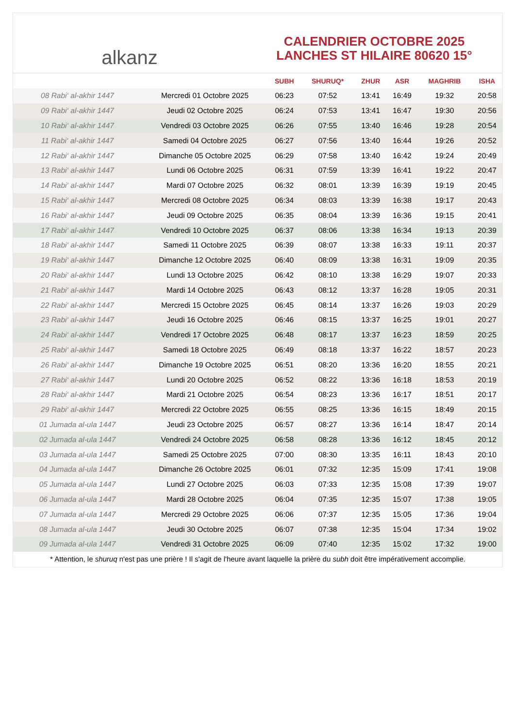alkanz
CALENDRIER OCTOBRE 2025
LANCHES ST HILAIRE 80620 15°
| | | SUBH | SHURUQ* | ZHUR | ASR | MAGHRIB | ISHA |
| --- | --- | --- | --- | --- | --- | --- | --- |
| 08 Rabi‘ al-akhir 1447 | Mercredi 01 Octobre 2025 | 06:23 | 07:52 | 13:41 | 16:49 | 19:32 | 20:58 |
| 09 Rabi‘ al-akhir 1447 | Jeudi 02 Octobre 2025 | 06:24 | 07:53 | 13:41 | 16:47 | 19:30 | 20:56 |
| 10 Rabi‘ al-akhir 1447 | Vendredi 03 Octobre 2025 | 06:26 | 07:55 | 13:40 | 16:46 | 19:28 | 20:54 |
| 11 Rabi‘ al-akhir 1447 | Samedi 04 Octobre 2025 | 06:27 | 07:56 | 13:40 | 16:44 | 19:26 | 20:52 |
| 12 Rabi‘ al-akhir 1447 | Dimanche 05 Octobre 2025 | 06:29 | 07:58 | 13:40 | 16:42 | 19:24 | 20:49 |
| 13 Rabi‘ al-akhir 1447 | Lundi 06 Octobre 2025 | 06:31 | 07:59 | 13:39 | 16:41 | 19:22 | 20:47 |
| 14 Rabi‘ al-akhir 1447 | Mardi 07 Octobre 2025 | 06:32 | 08:01 | 13:39 | 16:39 | 19:19 | 20:45 |
| 15 Rabi‘ al-akhir 1447 | Mercredi 08 Octobre 2025 | 06:34 | 08:03 | 13:39 | 16:38 | 19:17 | 20:43 |
| 16 Rabi‘ al-akhir 1447 | Jeudi 09 Octobre 2025 | 06:35 | 08:04 | 13:39 | 16:36 | 19:15 | 20:41 |
| 17 Rabi‘ al-akhir 1447 | Vendredi 10 Octobre 2025 | 06:37 | 08:06 | 13:38 | 16:34 | 19:13 | 20:39 |
| 18 Rabi‘ al-akhir 1447 | Samedi 11 Octobre 2025 | 06:39 | 08:07 | 13:38 | 16:33 | 19:11 | 20:37 |
| 19 Rabi‘ al-akhir 1447 | Dimanche 12 Octobre 2025 | 06:40 | 08:09 | 13:38 | 16:31 | 19:09 | 20:35 |
| 20 Rabi‘ al-akhir 1447 | Lundi 13 Octobre 2025 | 06:42 | 08:10 | 13:38 | 16:29 | 19:07 | 20:33 |
| 21 Rabi‘ al-akhir 1447 | Mardi 14 Octobre 2025 | 06:43 | 08:12 | 13:37 | 16:28 | 19:05 | 20:31 |
| 22 Rabi‘ al-akhir 1447 | Mercredi 15 Octobre 2025 | 06:45 | 08:14 | 13:37 | 16:26 | 19:03 | 20:29 |
| 23 Rabi‘ al-akhir 1447 | Jeudi 16 Octobre 2025 | 06:46 | 08:15 | 13:37 | 16:25 | 19:01 | 20:27 |
| 24 Rabi‘ al-akhir 1447 | Vendredi 17 Octobre 2025 | 06:48 | 08:17 | 13:37 | 16:23 | 18:59 | 20:25 |
| 25 Rabi‘ al-akhir 1447 | Samedi 18 Octobre 2025 | 06:49 | 08:18 | 13:37 | 16:22 | 18:57 | 20:23 |
| 26 Rabi‘ al-akhir 1447 | Dimanche 19 Octobre 2025 | 06:51 | 08:20 | 13:36 | 16:20 | 18:55 | 20:21 |
| 27 Rabi‘ al-akhir 1447 | Lundi 20 Octobre 2025 | 06:52 | 08:22 | 13:36 | 16:18 | 18:53 | 20:19 |
| 28 Rabi‘ al-akhir 1447 | Mardi 21 Octobre 2025 | 06:54 | 08:23 | 13:36 | 16:17 | 18:51 | 20:17 |
| 29 Rabi‘ al-akhir 1447 | Mercredi 22 Octobre 2025 | 06:55 | 08:25 | 13:36 | 16:15 | 18:49 | 20:15 |
| 01 Jumada al-ula 1447 | Jeudi 23 Octobre 2025 | 06:57 | 08:27 | 13:36 | 16:14 | 18:47 | 20:14 |
| 02 Jumada al-ula 1447 | Vendredi 24 Octobre 2025 | 06:58 | 08:28 | 13:36 | 16:12 | 18:45 | 20:12 |
| 03 Jumada al-ula 1447 | Samedi 25 Octobre 2025 | 07:00 | 08:30 | 13:35 | 16:11 | 18:43 | 20:10 |
| 04 Jumada al-ula 1447 | Dimanche 26 Octobre 2025 | 06:01 | 07:32 | 12:35 | 15:09 | 17:41 | 19:08 |
| 05 Jumada al-ula 1447 | Lundi 27 Octobre 2025 | 06:03 | 07:33 | 12:35 | 15:08 | 17:39 | 19:07 |
| 06 Jumada al-ula 1447 | Mardi 28 Octobre 2025 | 06:04 | 07:35 | 12:35 | 15:07 | 17:38 | 19:05 |
| 07 Jumada al-ula 1447 | Mercredi 29 Octobre 2025 | 06:06 | 07:37 | 12:35 | 15:05 | 17:36 | 19:04 |
| 08 Jumada al-ula 1447 | Jeudi 30 Octobre 2025 | 06:07 | 07:38 | 12:35 | 15:04 | 17:34 | 19:02 |
| 09 Jumada al-ula 1447 | Vendredi 31 Octobre 2025 | 06:09 | 07:40 | 12:35 | 15:02 | 17:32 | 19:00 |
* Attention, le shuruq n'est pas une prière ! Il s'agit de l'heure avant laquelle la prière du subh doit être impérativement accomplie.